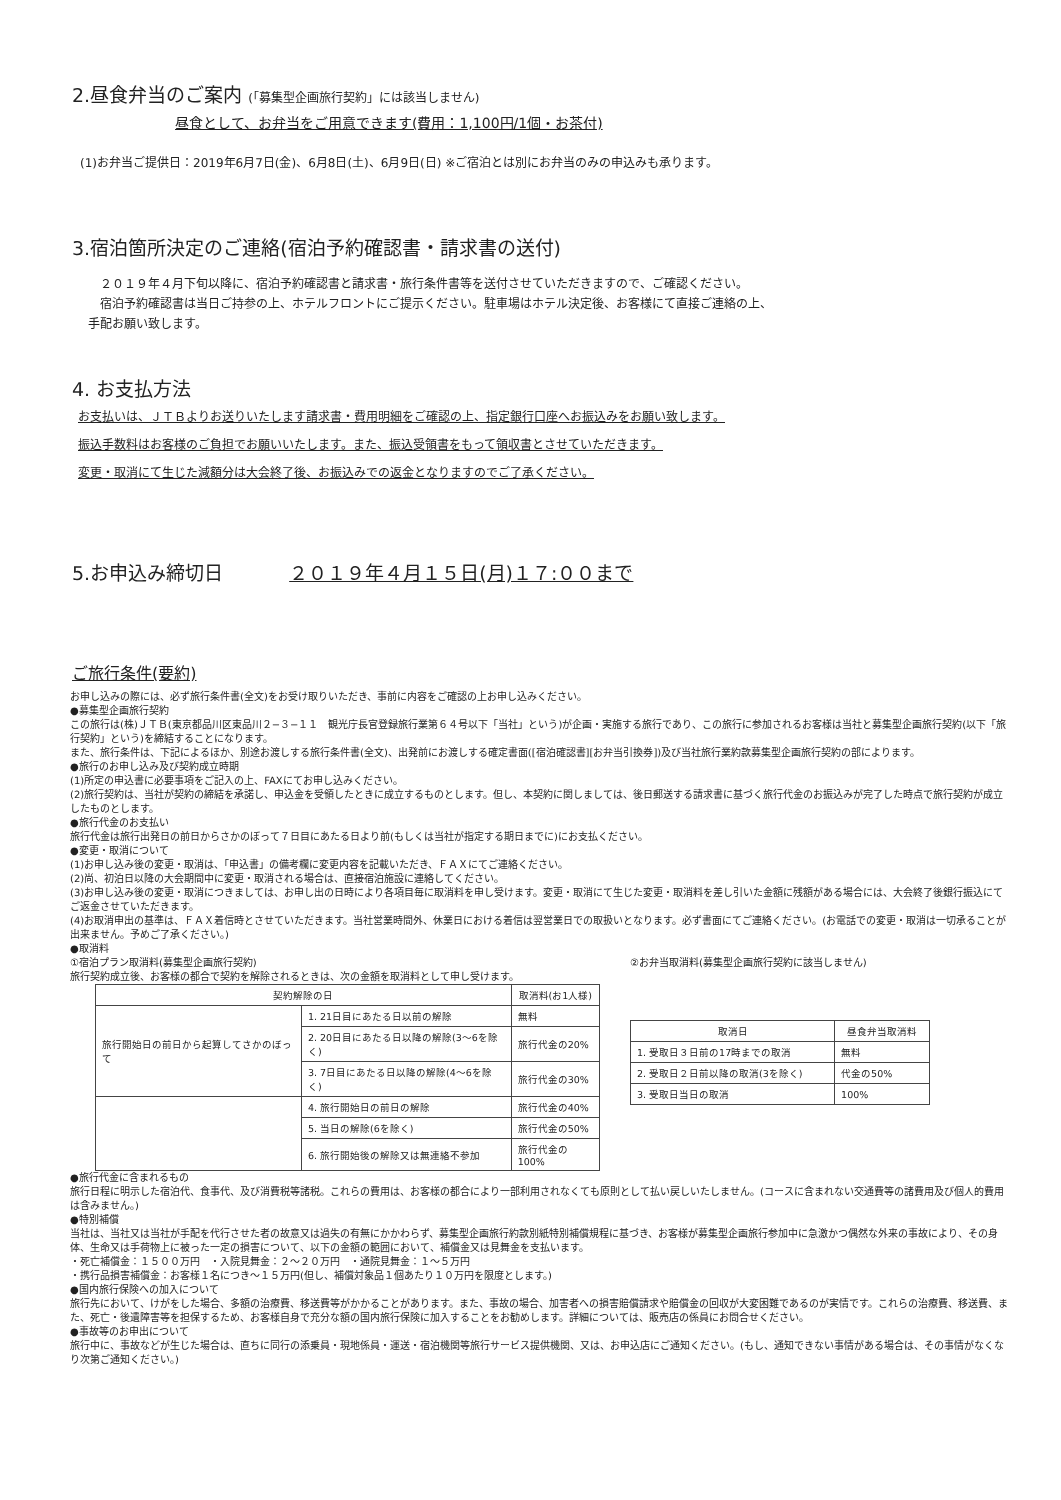2.昼食弁当のご案内 (「募集型企画旅行契約」には該当しません)
昼食として、お弁当をご用意できます(費用：1,100円/1個・お茶付)
(1)お弁当ご提供日：2019年6月7日(金)、6月8日(土)、6月9日(日) ※ご宿泊とは別にお弁当のみの申込みも承ります。
3.宿泊箇所決定のご連絡(宿泊予約確認書・請求書の送付)
　２０１９年４月下旬以降に、宿泊予約確認書と請求書・旅行条件書等を送付させていただきますので、ご確認ください。
　宿泊予約確認書は当日ご持参の上、ホテルフロントにご提示ください。駐車場はホテル決定後、お客様にて直接ご連絡の上、
手配お願い致します。
4. お支払方法
お支払いは、ＪＴＢよりお送りいたします請求書・費用明細をご確認の上、指定銀行口座へお振込みをお願い致します。
振込手数料はお客様のご負担でお願いいたします。また、振込受領書をもって領収書とさせていただきます。
変更・取消にて生じた減額分は大会終了後、お振込みでの返金となりますのでご了承ください。
5.お申込み締切日 ２０１９年４月１５日(月)１７:００まで
ご旅行条件(要約)
お申し込みの際には、必ず旅行条件書(全文)をお受け取りいただき、事前に内容をご確認の上お申し込みください。
●募集型企画旅行契約
この旅行は(株)ＪＴＢ(東京都品川区東品川２−３−１１　観光庁長官登録旅行業第６４号以下「当社」という)が企画・実施する旅行であり、この旅行に参加されるお客様は当社と募集型企画旅行契約(以下「旅行契約」という)を締結することになります。
また、旅行条件は、下記によるほか、別途お渡しする旅行条件書(全文)、出発前にお渡しする確定書面([宿泊確認書][お弁当引換券])及び当社旅行業約款募集型企画旅行契約の部によります。
●旅行のお申し込み及び契約成立時期
(1)所定の申込書に必要事項をご記入の上、FAXにてお申し込みください。
(2)旅行契約は、当社が契約の締結を承諾し、申込金を受領したときに成立するものとします。但し、本契約に関しましては、後日郵送する請求書に基づく旅行代金のお振込みが完了した時点で旅行契約が成立したものとします。
●旅行代金のお支払い
旅行代金は旅行出発日の前日からさかのぼって７日目にあたる日より前(もしくは当社が指定する期日までに)にお支払ください。
●変更・取消について
(1)お申し込み後の変更・取消は、「申込書」の備考欄に変更内容を記載いただき、ＦＡＸにてご連絡ください。
(2)尚、初泊日以降の大会期間中に変更・取消される場合は、直接宿泊施設に連絡してください。
(3)お申し込み後の変更・取消につきましては、お申し出の日時により各項目毎に取消料を申し受けます。変更・取消にて生じた変更・取消料を差し引いた金額に残額がある場合には、大会終了後銀行振込にてご返金させていただきます。
(4)お取消申出の基準は、ＦＡＸ着信時とさせていただきます。当社営業時間外、休業日における着信は翌営業日での取扱いとなります。必ず書面にてご連絡ください。(お電話での変更・取消は一切承ることが出来ません。予めご了承ください。)
●取消料
①宿泊プラン取消料(募集型企画旅行契約)
旅行契約成立後、お客様の都合で契約を解除されるときは、次の金額を取消料として申し受けます。
| 契約解除の日 | | 取消料(お1人様) |
| --- | --- | --- |
| 旅行開始日の前日から起算してさかのぼって | 1. 21日目にあたる日以前の解除 | 無料 |
| | 2. 20日目にあたる日以降の解除(3〜6を除く) | 旅行代金の20% |
| | 3. 7日目にあたる日以降の解除(4〜6を除く) | 旅行代金の30% |
| | 4. 旅行開始日の前日の解除 | 旅行代金の40% |
| | 5. 当日の解除(6を除く) | 旅行代金の50% |
| | 6. 旅行開始後の解除又は無連絡不参加 | 旅行代金の100% |
②お弁当取消料(募集型企画旅行契約に該当しません)
| 取消日 | 昼食弁当取消料 |
| --- | --- |
| 1. 受取日３日前の17時までの取消 | 無料 |
| 2. 受取日２日前以降の取消(3を除く) | 代金の50% |
| 3. 受取日当日の取消 | 100% |
●旅行代金に含まれるもの
旅行日程に明示した宿泊代、食事代、及び消費税等諸税。これらの費用は、お客様の都合により一部利用されなくても原則として払い戻しいたしません。(コースに含まれない交通費等の諸費用及び個人的費用は含みません。)
●特別補償
当社は、当社又は当社が手配を代行させた者の故意又は過失の有無にかかわらず、募集型企画旅行約款別紙特別補償規程に基づき、お客様が募集型企画旅行参加中に急激かつ偶然な外来の事故により、その身体、生命又は手荷物上に被った一定の損害について、以下の金額の範囲において、補償金又は見舞金を支払います。
・死亡補償金：１５００万円　・入院見舞金：２〜２０万円　・通院見舞金：１〜５万円
・携行品損害補償金：お客様１名につき〜１５万円(但し、補償対象品１個あたり１０万円を限度とします。)
●国内旅行保険への加入について
旅行先において、けがをした場合、多額の治療費、移送費等がかかることがあります。また、事故の場合、加害者への損害賠償請求や賠償金の回収が大変困難であるのが実情です。これらの治療費、移送費、また、死亡・後遺障害等を担保するため、お客様自身で充分な額の国内旅行保険に加入することをお勧めします。詳細については、販売店の係員にお問合せください。
●事故等のお申出について
旅行中に、事故などが生じた場合は、直ちに同行の添乗員・現地係員・運送・宿泊機関等旅行サービス提供機関、又は、お申込店にご通知ください。(もし、通知できない事情がある場合は、その事情がなくなり次第ご通知ください。)